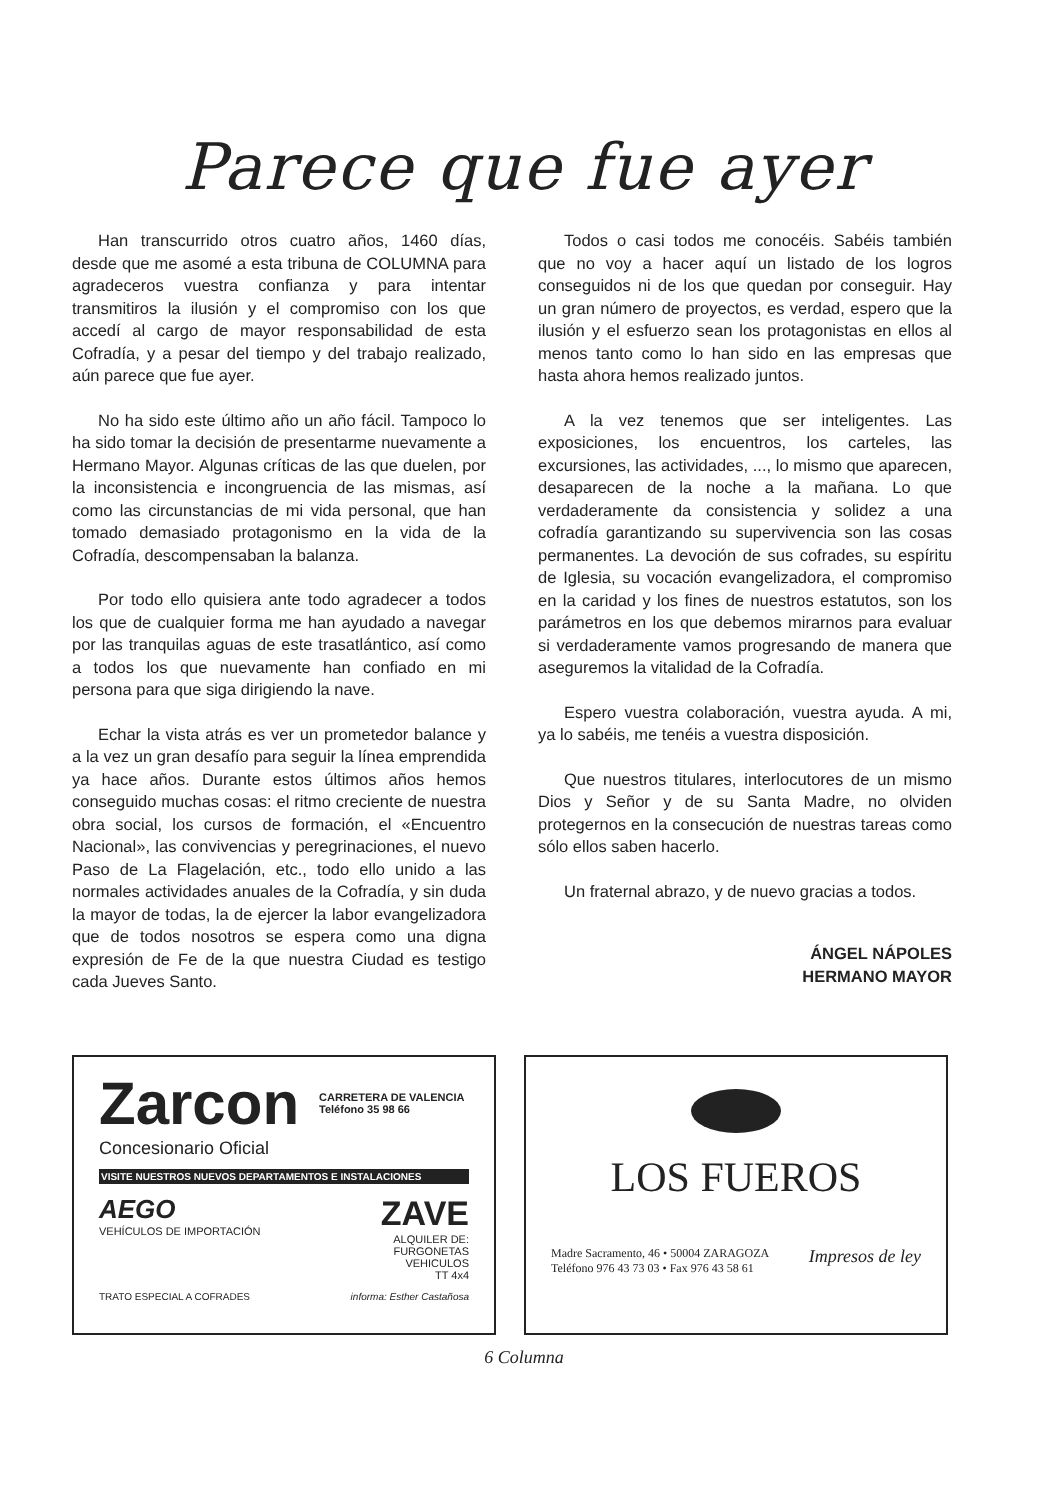Parece que fue ayer
Han transcurrido otros cuatro años, 1460 días, desde que me asomé a esta tribuna de COLUMNA para agradeceros vuestra confianza y para intentar transmitiros la ilusión y el compromiso con los que accedí al cargo de mayor responsabilidad de esta Cofradía, y a pesar del tiempo y del trabajo realizado, aún parece que fue ayer.
No ha sido este último año un año fácil. Tampoco lo ha sido tomar la decisión de presentarme nuevamente a Hermano Mayor. Algunas críticas de las que duelen, por la inconsistencia e incongruencia de las mismas, así como las circunstancias de mi vida personal, que han tomado demasiado protagonismo en la vida de la Cofradía, descompensaban la balanza.
Por todo ello quisiera ante todo agradecer a todos los que de cualquier forma me han ayudado a navegar por las tranquilas aguas de este trasatlántico, así como a todos los que nuevamente han confiado en mi persona para que siga dirigiendo la nave.
Echar la vista atrás es ver un prometedor balance y a la vez un gran desafío para seguir la línea emprendida ya hace años. Durante estos últimos años hemos conseguido muchas cosas: el ritmo creciente de nuestra obra social, los cursos de formación, el «Encuentro Nacional», las convivencias y peregrinaciones, el nuevo Paso de La Flagelación, etc., todo ello unido a las normales actividades anuales de la Cofradía, y sin duda la mayor de todas, la de ejercer la labor evangelizadora que de todos nosotros se espera como una digna expresión de Fe de la que nuestra Ciudad es testigo cada Jueves Santo.
Todos o casi todos me conocéis. Sabéis también que no voy a hacer aquí un listado de los logros conseguidos ni de los que quedan por conseguir. Hay un gran número de proyectos, es verdad, espero que la ilusión y el esfuerzo sean los protagonistas en ellos al menos tanto como lo han sido en las empresas que hasta ahora hemos realizado juntos.
A la vez tenemos que ser inteligentes. Las exposiciones, los encuentros, los carteles, las excursiones, las actividades, ..., lo mismo que aparecen, desaparecen de la noche a la mañana. Lo que verdaderamente da consistencia y solidez a una cofradía garantizando su supervivencia son las cosas permanentes. La devoción de sus cofrades, su espíritu de Iglesia, su vocación evangelizadora, el compromiso en la caridad y los fines de nuestros estatutos, son los parámetros en los que debemos mirarnos para evaluar si verdaderamente vamos progresando de manera que aseguremos la vitalidad de la Cofradía.
Espero vuestra colaboración, vuestra ayuda. A mi, ya lo sabéis, me tenéis a vuestra disposición.
Que nuestros titulares, interlocutores de un mismo Dios y Señor y de su Santa Madre, no olviden protegernos en la consecución de nuestras tareas como sólo ellos saben hacerlo.
Un fraternal abrazo, y de nuevo gracias a todos.
ÁNGEL NÁPOLES
HERMANO MAYOR
Zarcon CARRETERA DE VALENCIA
Teléfono 35 98 66
Concesionario Oficial
VISITE NUESTROS NUEVOS DEPARTAMENTOS E INSTALACIONES
AEGO
VEHÍCULOS DE IMPORTACIÓN
ZAVE
ALQUILER DE:
FURGONETAS
VEHICULOS
TT 4x4
TRATO ESPECIAL A COFRADES informa: Esther Castañosa
LOS FUEROS
Madre Sacramento, 46 • 50004 ZARAGOZA
Teléfono 976 43 73 03 • Fax 976 43 58 61 Impresos de ley
6 Columna